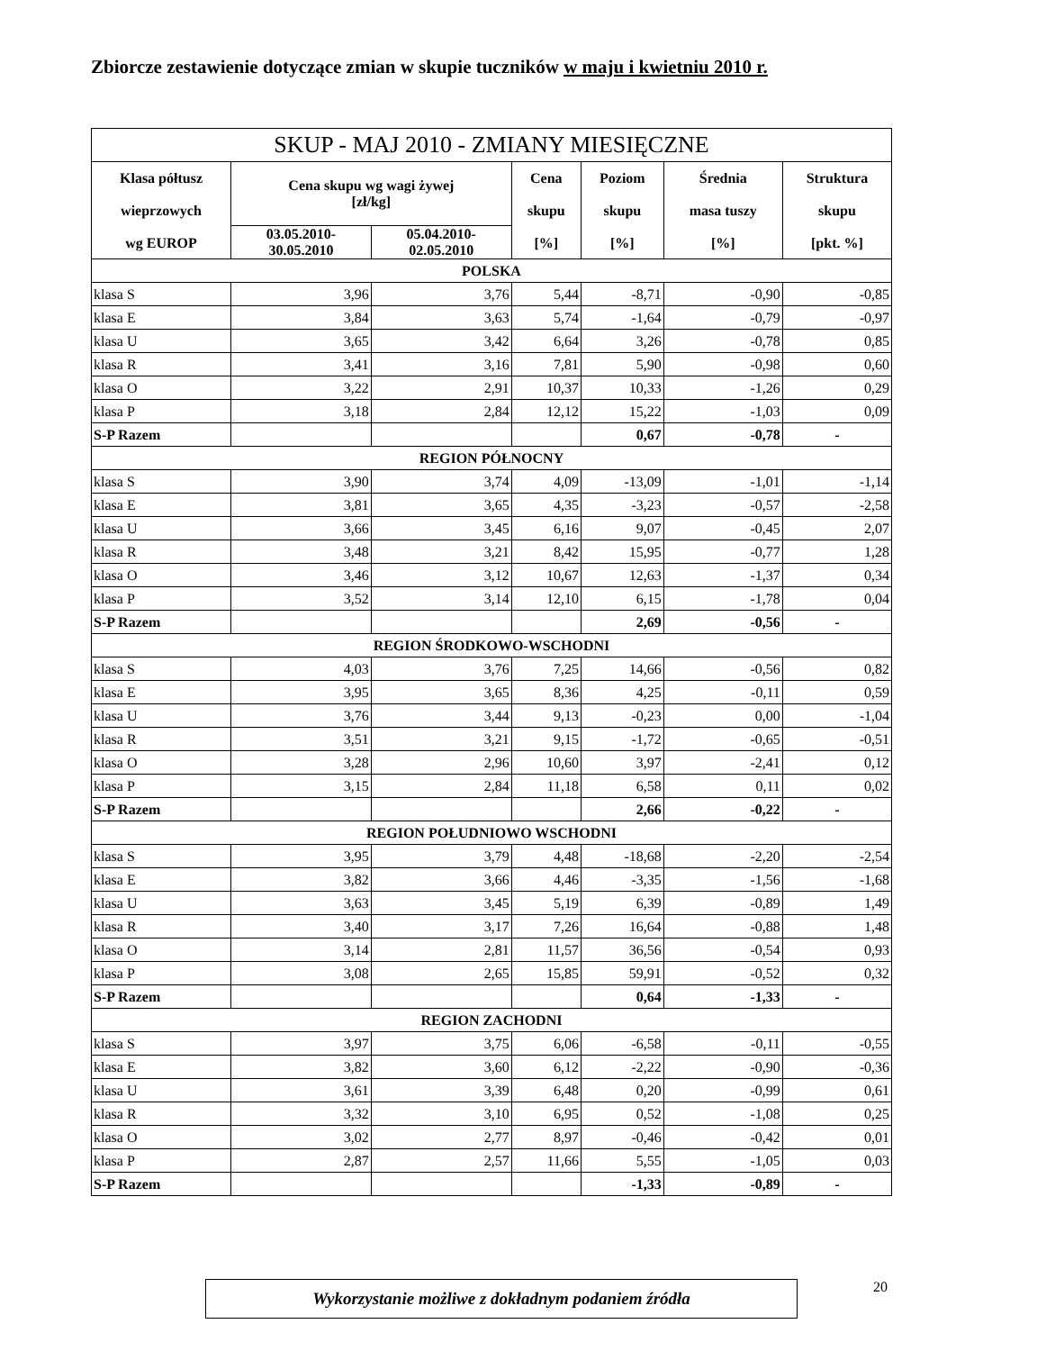Zbiorcze zestawienie dotyczące zmian w skupie tuczników w maju i kwietniu 2010 r.
| SKUP - MAJ 2010 - ZMIANY MIESIĘCZNE | | | | | | |
| --- | --- | --- | --- | --- | --- | --- |
| Klasa półtusz wieprzowych wg EUROP | Cena skupu wg wagi żywej [zł/kg] | | Cena skupu [%] | Poziom skupu [%] | Średnia masa tuszy [%] | Struktura skupu [pkt. %] |
| | 03.05.2010- 30.05.2010 | 05.04.2010- 02.05.2010 | | | | |
| POLSKA | | | | | | |
| klasa S | 3,96 | 3,76 | 5,44 | -8,71 | -0,90 | -0,85 |
| klasa E | 3,84 | 3,63 | 5,74 | -1,64 | -0,79 | -0,97 |
| klasa U | 3,65 | 3,42 | 6,64 | 3,26 | -0,78 | 0,85 |
| klasa R | 3,41 | 3,16 | 7,81 | 5,90 | -0,98 | 0,60 |
| klasa O | 3,22 | 2,91 | 10,37 | 10,33 | -1,26 | 0,29 |
| klasa P | 3,18 | 2,84 | 12,12 | 15,22 | -1,03 | 0,09 |
| S-P Razem | | | | 0,67 | -0,78 | - |
| REGION PÓŁNOCNY | | | | | | |
| klasa S | 3,90 | 3,74 | 4,09 | -13,09 | -1,01 | -1,14 |
| klasa E | 3,81 | 3,65 | 4,35 | -3,23 | -0,57 | -2,58 |
| klasa U | 3,66 | 3,45 | 6,16 | 9,07 | -0,45 | 2,07 |
| klasa R | 3,48 | 3,21 | 8,42 | 15,95 | -0,77 | 1,28 |
| klasa O | 3,46 | 3,12 | 10,67 | 12,63 | -1,37 | 0,34 |
| klasa P | 3,52 | 3,14 | 12,10 | 6,15 | -1,78 | 0,04 |
| S-P Razem | | | | 2,69 | -0,56 | - |
| REGION ŚRODKOWO-WSCHODNI | | | | | | |
| klasa S | 4,03 | 3,76 | 7,25 | 14,66 | -0,56 | 0,82 |
| klasa E | 3,95 | 3,65 | 8,36 | 4,25 | -0,11 | 0,59 |
| klasa U | 3,76 | 3,44 | 9,13 | -0,23 | 0,00 | -1,04 |
| klasa R | 3,51 | 3,21 | 9,15 | -1,72 | -0,65 | -0,51 |
| klasa O | 3,28 | 2,96 | 10,60 | 3,97 | -2,41 | 0,12 |
| klasa P | 3,15 | 2,84 | 11,18 | 6,58 | 0,11 | 0,02 |
| S-P Razem | | | | 2,66 | -0,22 | - |
| REGION POŁUDNIOWO WSCHODNI | | | | | | |
| klasa S | 3,95 | 3,79 | 4,48 | -18,68 | -2,20 | -2,54 |
| klasa E | 3,82 | 3,66 | 4,46 | -3,35 | -1,56 | -1,68 |
| klasa U | 3,63 | 3,45 | 5,19 | 6,39 | -0,89 | 1,49 |
| klasa R | 3,40 | 3,17 | 7,26 | 16,64 | -0,88 | 1,48 |
| klasa O | 3,14 | 2,81 | 11,57 | 36,56 | -0,54 | 0,93 |
| klasa P | 3,08 | 2,65 | 15,85 | 59,91 | -0,52 | 0,32 |
| S-P Razem | | | | 0,64 | -1,33 | - |
| REGION ZACHODNI | | | | | | |
| klasa S | 3,97 | 3,75 | 6,06 | -6,58 | -0,11 | -0,55 |
| klasa E | 3,82 | 3,60 | 6,12 | -2,22 | -0,90 | -0,36 |
| klasa U | 3,61 | 3,39 | 6,48 | 0,20 | -0,99 | 0,61 |
| klasa R | 3,32 | 3,10 | 6,95 | 0,52 | -1,08 | 0,25 |
| klasa O | 3,02 | 2,77 | 8,97 | -0,46 | -0,42 | 0,01 |
| klasa P | 2,87 | 2,57 | 11,66 | 5,55 | -1,05 | 0,03 |
| S-P Razem | | | | -1,33 | -0,89 | - |
Wykorzystanie możliwe z dokładnym podaniem źródła 20